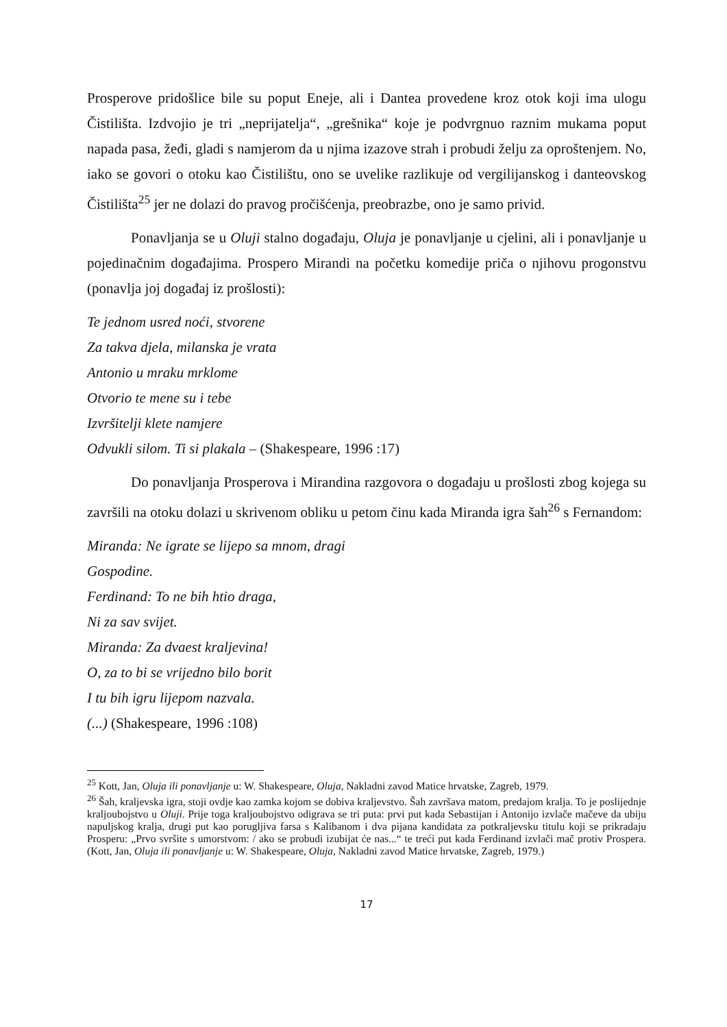Prosperove pridošlice bile su poput Eneje, ali i Dantea provedene kroz otok koji ima ulogu Čistilišta. Izdvojio je tri „neprijatelja“, „grešnika“ koje je podvrgnuo raznim mukama poput napada pasa, žeđi, gladi s namjerom da u njima izazove strah i probudi želju za oproštenjem. No, iako se govori o otoku kao Čistilištu, ono se uvelike razlikuje od vergilijanskog i danteovskog Čistilišta<sup>25</sup> jer ne dolazi do pravog pročišćenja, preobrazbe, ono je samo privid.
Ponavljanja se u Oluji stalno događaju, Oluja je ponavljanje u cjelini, ali i ponavljanje u pojedinačnim događajima. Prospero Mirandi na početku komedije priča o njihovu progonstvu (ponavlja joj događaj iz prošlosti):
Te jednom usred noći, stvorene
Za takva djela, milanska je vrata
Antonio u mraku mrklome
Otvorio te mene su i tebe
Izvršitelji klete namjere
Odvukli silom. Ti si plakala – (Shakespeare, 1996 :17)
Do ponavljanja Prosperova i Mirandina razgovora o događaju u prošlosti zbog kojega su završili na otoku dolazi u skrivenom obliku u petom činu kada Miranda igra šah<sup>26</sup> s Fernandom:
Miranda: Ne igrate se lijepo sa mnom, dragi
Gospodine.
Ferdinand: To ne bih htio draga,
Ni za sav svijet.
Miranda: Za dvaest kraljevina!
O, za to bi se vrijedno bilo borit
I tu bih igru lijepom nazvala.
(...) (Shakespeare, 1996 :108)
<sup>25</sup> Kott, Jan, Oluja ili ponavljanje u: W. Shakespeare, Oluja, Nakladni zavod Matice hrvatske, Zagreb, 1979.
<sup>26</sup> Šah, kraljevska igra, stoji ovdje kao zamka kojom se dobiva kraljevstvo. Šah završava matom, predajom kralja. To je poslijednje kraljoubojstvo u Oluji. Prije toga kraljoubojstvo odigrava se tri puta: prvi put kada Sebastijan i Antonijo izvlače mačeve da ubiju napuljskog kralja, drugi put kao porugljiva farsa s Kalibanom i dva pijana kandidata za potkraljevsku titulu koji se prikradaju Prosperu: „Prvo svršite s umorstvom: / ako se probudi izubijat će nas...“ te treći put kada Ferdinand izvlači mač protiv Prospera. (Kott, Jan, Oluja ili ponavljanje u: W. Shakespeare, Oluja, Nakladni zavod Matice hrvatske, Zagreb, 1979.)
17